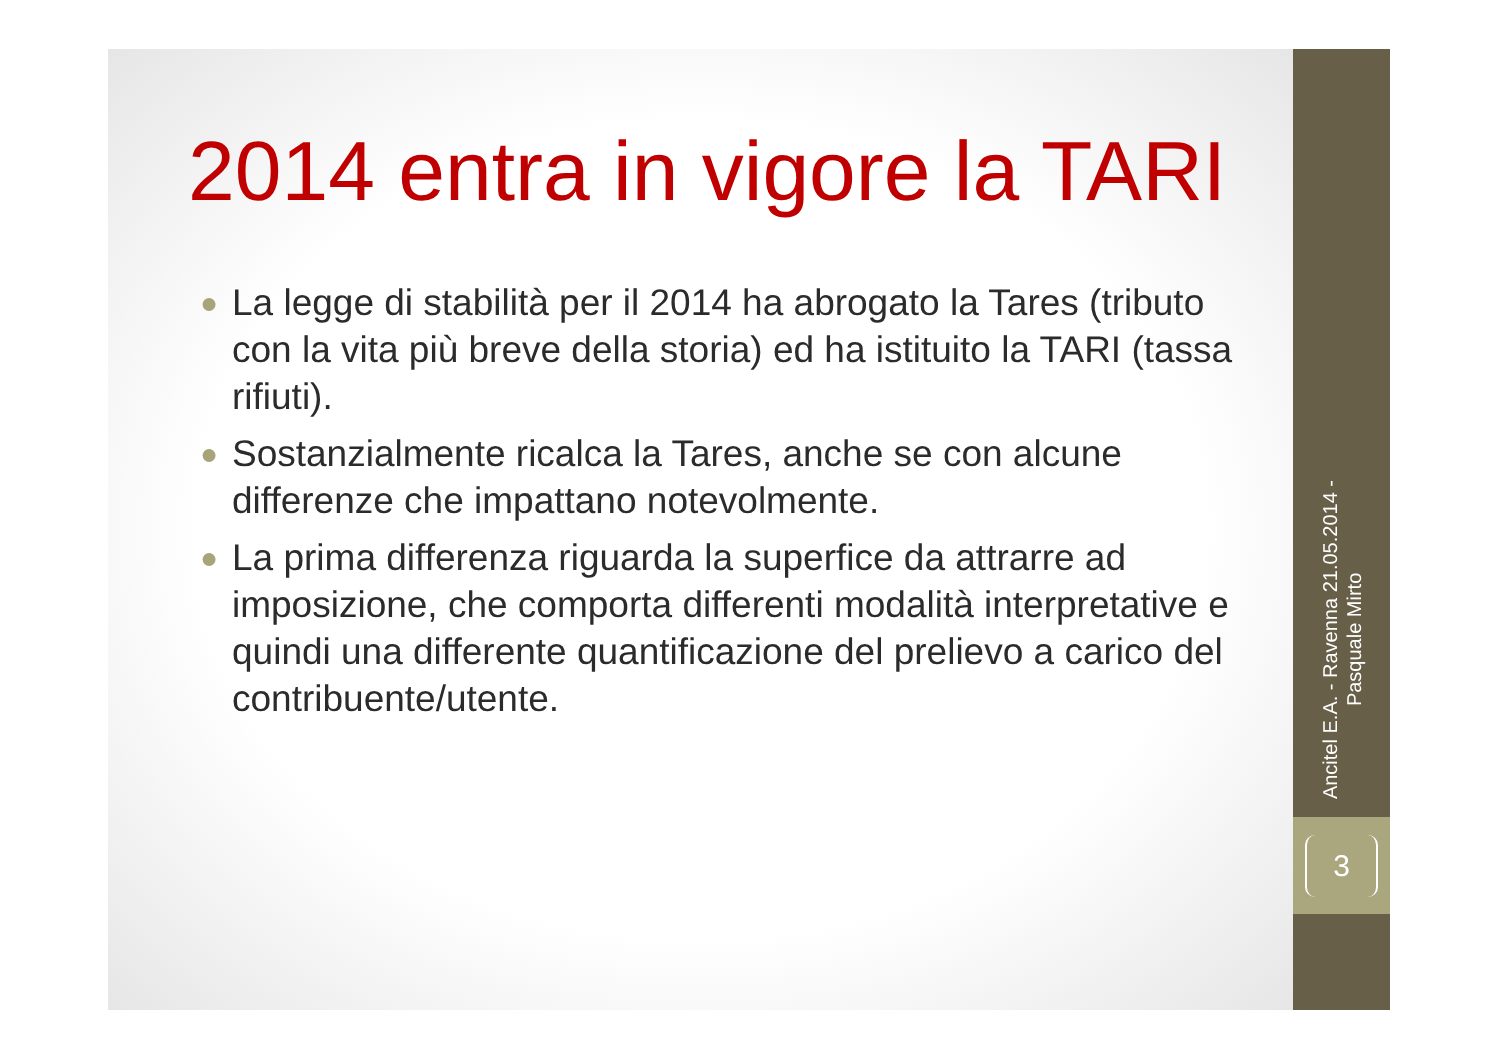2014 entra in vigore la TARI
● La legge di stabilità per il 2014 ha abrogato la Tares (tributo con la vita più breve della storia) ed ha istituito la TARI (tassa rifiuti).
● Sostanzialmente ricalca la Tares, anche se con alcune differenze che impattano notevolmente.
● La prima differenza riguarda la superfice da attrarre ad imposizione, che comporta differenti modalità interpretative e quindi una differente quantificazione del prelievo a carico del contribuente/utente.
Ancitel E.A. - Ravenna 21.05.2014 -
Pasquale Mirto
3